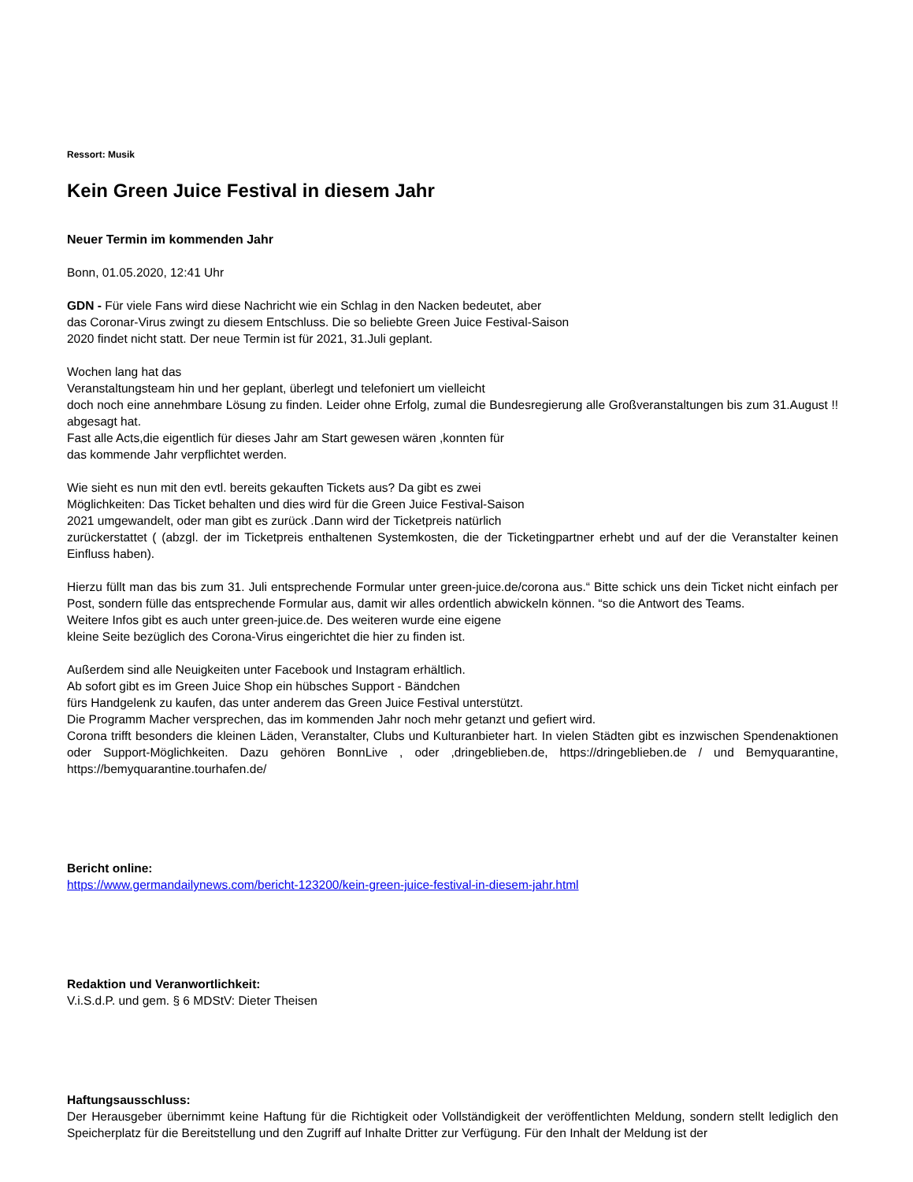Ressort: Musik
Kein Green Juice Festival in diesem Jahr
Neuer Termin im kommenden Jahr
Bonn, 01.05.2020, 12:41 Uhr
GDN - Für viele Fans wird diese Nachricht wie ein Schlag in den Nacken bedeutet, aber
das Coronar-Virus zwingt zu diesem Entschluss. Die so beliebte Green Juice Festival-Saison
2020 findet nicht statt. Der neue Termin ist für 2021, 31.Juli geplant.
Wochen lang hat das
Veranstaltungsteam hin und her geplant, überlegt und telefoniert um vielleicht
doch noch eine annehmbare Lösung zu finden. Leider ohne Erfolg, zumal die Bundesregierung alle Großveranstaltungen bis zum 31.August !! abgesagt hat.
Fast alle Acts,die eigentlich für dieses Jahr am Start gewesen wären ,konnten für
das kommende Jahr verpflichtet werden.
Wie sieht es nun mit den evtl. bereits gekauften Tickets aus? Da gibt es zwei
Möglichkeiten: Das Ticket behalten und dies wird für die Green Juice Festival-Saison
2021 umgewandelt, oder man gibt es zurück .Dann wird der Ticketpreis natürlich
zurückerstattet ( (abzgl. der im Ticketpreis enthaltenen Systemkosten, die der Ticketingpartner erhebt und auf der die Veranstalter keinen Einfluss haben).
Hierzu füllt man das bis zum 31. Juli entsprechende Formular unter green-juice.de/corona aus.“ Bitte schick uns dein Ticket nicht einfach per Post, sondern fülle das entsprechende Formular aus, damit wir alles ordentlich abwickeln können. “so die Antwort des Teams.
Weitere Infos gibt es auch unter green-juice.de. Des weiteren wurde eine eigene
kleine Seite bezüglich des Corona-Virus eingerichtet die hier zu finden ist.
Außerdem sind alle Neuigkeiten unter Facebook und Instagram erhältlich.
Ab sofort gibt es im Green Juice Shop ein hübsches Support - Bändchen
fürs Handgelenk zu kaufen, das unter anderem das Green Juice Festival unterstützt.
Die Programm Macher versprechen, das im kommenden Jahr noch mehr getanzt und gefiert wird.
Corona trifft besonders die kleinen Läden, Veranstalter, Clubs und Kulturanbieter hart. In vielen Städten gibt es inzwischen Spendenaktionen oder Support-Möglichkeiten. Dazu gehören BonnLive , oder ,dringeblieben.de, https://dringeblieben.de / und Bemyquarantine, https://bemyquarantine.tourhafen.de/
Bericht online:
https://www.germandailynews.com/bericht-123200/kein-green-juice-festival-in-diesem-jahr.html
Redaktion und Veranwortlichkeit:
V.i.S.d.P. und gem. § 6 MDStV: Dieter Theisen
Haftungsausschluss:
Der Herausgeber übernimmt keine Haftung für die Richtigkeit oder Vollständigkeit der veröffentlichten Meldung, sondern stellt lediglich den Speicherplatz für die Bereitstellung und den Zugriff auf Inhalte Dritter zur Verfügung. Für den Inhalt der Meldung ist der